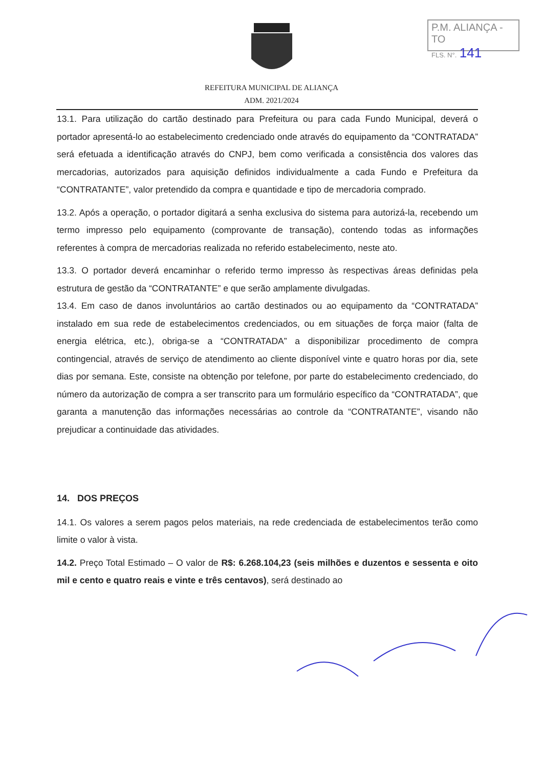P.M. ALIANÇA - TO
FLS. N°. 141
REFEITURA MUNICIPAL DE ALIANÇA
ADM. 2021/2024
13.1. Para utilização do cartão destinado para Prefeitura ou para cada Fundo Municipal, deverá o portador apresentá-lo ao estabelecimento credenciado onde através do equipamento da “CONTRATADA” será efetuada a identificação através do CNPJ, bem como verificada a consistência dos valores das mercadorias, autorizados para aquisição definidos individualmente a cada Fundo e Prefeitura da “CONTRATANTE”, valor pretendido da compra e quantidade e tipo de mercadoria comprado.
13.2. Após a operação, o portador digitará a senha exclusiva do sistema para autorizá-la, recebendo um termo impresso pelo equipamento (comprovante de transação), contendo todas as informações referentes à compra de mercadorias realizada no referido estabelecimento, neste ato.
13.3. O portador deverá encaminhar o referido termo impresso às respectivas áreas definidas pela estrutura de gestão da “CONTRATANTE” e que serão amplamente divulgadas.
13.4. Em caso de danos involuntários ao cartão destinados ou ao equipamento da “CONTRATADA” instalado em sua rede de estabelecimentos credenciados, ou em situações de força maior (falta de energia elétrica, etc.), obriga-se a “CONTRATADA” a disponibilizar procedimento de compra contingencial, através de serviço de atendimento ao cliente disponível vinte e quatro horas por dia, sete dias por semana. Este, consiste na obtenção por telefone, por parte do estabelecimento credenciado, do número da autorização de compra a ser transcrito para um formulário específico da “CONTRATADA”, que garanta a manutenção das informações necessárias ao controle da “CONTRATANTE”, visando não prejudicar a continuidade das atividades.
14. DOS PREÇOS
14.1. Os valores a serem pagos pelos materiais, na rede credenciada de estabelecimentos terão como limite o valor à vista.
14.2. Preço Total Estimado – O valor de R$: 6.268.104,23 (seis milhões e duzentos e sessenta e oito mil e cento e quatro reais e vinte e três centavos), será destinado ao